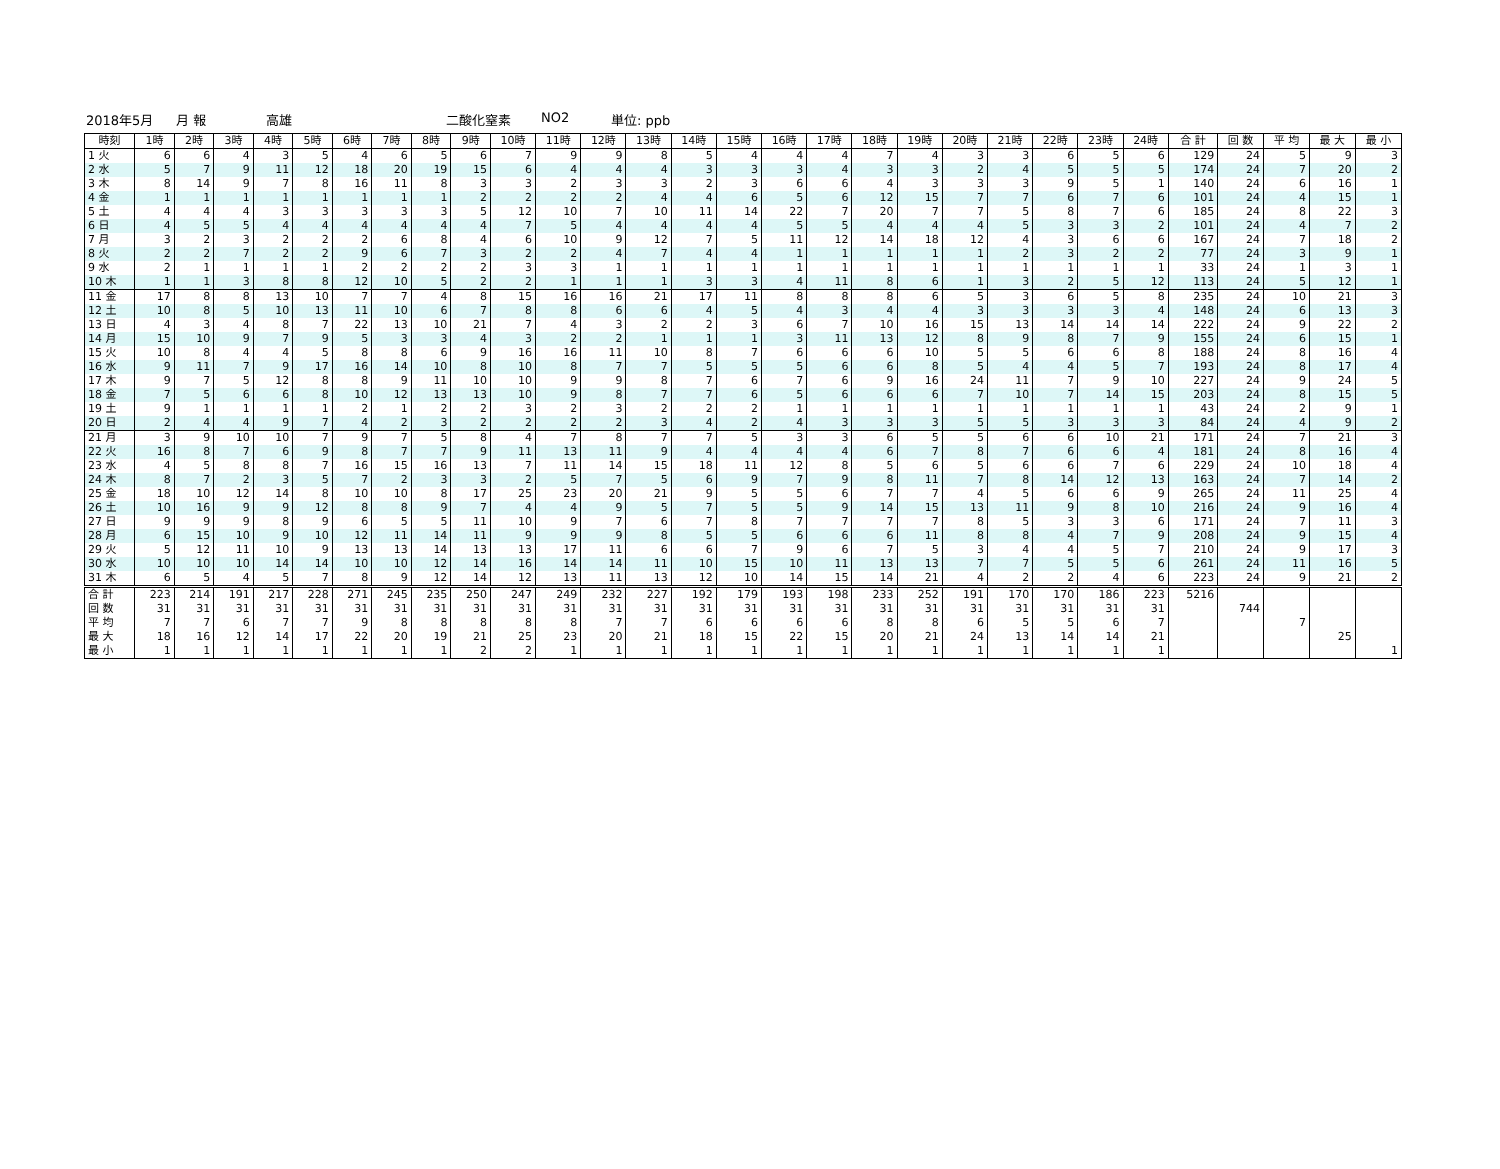2018年5月 月 報 高雄 二酸化窒素 NO2 単位: ppb
| 時刻 | 1時 | 2時 | 3時 | 4時 | 5時 | 6時 | 7時 | 8時 | 9時 | 10時 | 11時 | 12時 | 13時 | 14時 | 15時 | 16時 | 17時 | 18時 | 19時 | 20時 | 21時 | 22時 | 23時 | 24時 | 合 計 | 回 数 | 平 均 | 最 大 | 最 小 |
| --- | --- | --- | --- | --- | --- | --- | --- | --- | --- | --- | --- | --- | --- | --- | --- | --- | --- | --- | --- | --- | --- | --- | --- | --- | --- | --- | --- | --- | --- |
| 1 火 | 6 | 6 | 4 | 3 | 5 | 4 | 6 | 5 | 6 | 7 | 9 | 9 | 8 | 5 | 4 | 4 | 4 | 7 | 4 | 3 | 3 | 6 | 5 | 6 | 129 | 24 | 5 | 9 | 3 |
| 2 水 | 5 | 7 | 9 | 11 | 12 | 18 | 20 | 19 | 15 | 6 | 4 | 4 | 4 | 3 | 3 | 3 | 4 | 3 | 3 | 2 | 4 | 5 | 5 | 5 | 174 | 24 | 7 | 20 | 2 |
| 3 木 | 8 | 14 | 9 | 7 | 8 | 16 | 11 | 8 | 3 | 3 | 2 | 3 | 3 | 2 | 3 | 6 | 6 | 4 | 3 | 3 | 3 | 9 | 5 | 1 | 140 | 24 | 6 | 16 | 1 |
| 4 金 | 1 | 1 | 1 | 1 | 1 | 1 | 1 | 1 | 2 | 2 | 2 | 2 | 4 | 4 | 6 | 5 | 6 | 12 | 15 | 7 | 7 | 6 | 7 | 6 | 101 | 24 | 4 | 15 | 1 |
| 5 土 | 4 | 4 | 4 | 3 | 3 | 3 | 3 | 3 | 5 | 12 | 10 | 7 | 10 | 11 | 14 | 22 | 7 | 20 | 7 | 7 | 5 | 8 | 7 | 6 | 185 | 24 | 8 | 22 | 3 |
| 6 日 | 4 | 5 | 5 | 4 | 4 | 4 | 4 | 4 | 4 | 7 | 5 | 4 | 4 | 4 | 4 | 5 | 5 | 4 | 4 | 4 | 5 | 3 | 3 | 2 | 101 | 24 | 4 | 7 | 2 |
| 7 月 | 3 | 2 | 3 | 2 | 2 | 2 | 6 | 8 | 4 | 6 | 10 | 9 | 12 | 7 | 5 | 11 | 12 | 14 | 18 | 12 | 4 | 3 | 6 | 6 | 167 | 24 | 7 | 18 | 2 |
| 8 火 | 2 | 2 | 7 | 2 | 2 | 9 | 6 | 7 | 3 | 2 | 2 | 4 | 7 | 4 | 4 | 1 | 1 | 1 | 1 | 1 | 2 | 3 | 2 | 2 | 77 | 24 | 3 | 9 | 1 |
| 9 水 | 2 | 1 | 1 | 1 | 1 | 2 | 2 | 2 | 2 | 3 | 3 | 1 | 1 | 1 | 1 | 1 | 1 | 1 | 1 | 1 | 1 | 1 | 1 | 1 | 33 | 24 | 1 | 3 | 1 |
| 10 木 | 1 | 1 | 3 | 8 | 8 | 12 | 10 | 5 | 2 | 2 | 1 | 1 | 1 | 3 | 3 | 4 | 11 | 8 | 6 | 1 | 3 | 2 | 5 | 12 | 113 | 24 | 5 | 12 | 1 |
| 11 金 | 17 | 8 | 8 | 13 | 10 | 7 | 7 | 4 | 8 | 15 | 16 | 16 | 21 | 17 | 11 | 8 | 8 | 8 | 6 | 5 | 3 | 6 | 5 | 8 | 235 | 24 | 10 | 21 | 3 |
| 12 土 | 10 | 8 | 5 | 10 | 13 | 11 | 10 | 6 | 7 | 8 | 8 | 6 | 6 | 4 | 5 | 4 | 3 | 4 | 4 | 3 | 3 | 3 | 3 | 4 | 148 | 24 | 6 | 13 | 3 |
| 13 日 | 4 | 3 | 4 | 8 | 7 | 22 | 13 | 10 | 21 | 7 | 4 | 3 | 2 | 2 | 3 | 6 | 7 | 10 | 16 | 15 | 13 | 14 | 14 | 14 | 222 | 24 | 9 | 22 | 2 |
| 14 月 | 15 | 10 | 9 | 7 | 9 | 5 | 3 | 3 | 4 | 3 | 2 | 2 | 1 | 1 | 1 | 3 | 11 | 13 | 12 | 8 | 9 | 8 | 7 | 9 | 155 | 24 | 6 | 15 | 1 |
| 15 火 | 10 | 8 | 4 | 4 | 5 | 8 | 8 | 6 | 9 | 16 | 16 | 11 | 10 | 8 | 7 | 6 | 6 | 6 | 10 | 5 | 5 | 6 | 6 | 8 | 188 | 24 | 8 | 16 | 4 |
| 16 水 | 9 | 11 | 7 | 9 | 17 | 16 | 14 | 10 | 8 | 10 | 8 | 7 | 7 | 5 | 5 | 5 | 6 | 6 | 8 | 5 | 4 | 4 | 5 | 7 | 193 | 24 | 8 | 17 | 4 |
| 17 木 | 9 | 7 | 5 | 12 | 8 | 8 | 9 | 11 | 10 | 10 | 9 | 9 | 8 | 7 | 6 | 7 | 6 | 9 | 16 | 24 | 11 | 7 | 9 | 10 | 227 | 24 | 9 | 24 | 5 |
| 18 金 | 7 | 5 | 6 | 6 | 8 | 10 | 12 | 13 | 13 | 10 | 9 | 8 | 7 | 7 | 6 | 5 | 6 | 6 | 6 | 7 | 10 | 7 | 14 | 15 | 203 | 24 | 8 | 15 | 5 |
| 19 土 | 9 | 1 | 1 | 1 | 1 | 2 | 1 | 2 | 2 | 3 | 2 | 3 | 2 | 2 | 2 | 1 | 1 | 1 | 1 | 1 | 1 | 1 | 1 | 1 | 43 | 24 | 2 | 9 | 1 |
| 20 日 | 2 | 4 | 4 | 9 | 7 | 4 | 2 | 3 | 2 | 2 | 2 | 2 | 3 | 4 | 2 | 4 | 3 | 3 | 3 | 5 | 5 | 3 | 3 | 3 | 84 | 24 | 4 | 9 | 2 |
| 21 月 | 3 | 9 | 10 | 10 | 7 | 9 | 7 | 5 | 8 | 4 | 7 | 8 | 7 | 7 | 5 | 3 | 3 | 6 | 5 | 5 | 6 | 6 | 10 | 21 | 171 | 24 | 7 | 21 | 3 |
| 22 火 | 16 | 8 | 7 | 6 | 9 | 8 | 7 | 7 | 9 | 11 | 13 | 11 | 9 | 4 | 4 | 4 | 4 | 6 | 7 | 8 | 7 | 6 | 6 | 4 | 181 | 24 | 8 | 16 | 4 |
| 23 水 | 4 | 5 | 8 | 8 | 7 | 16 | 15 | 16 | 13 | 7 | 11 | 14 | 15 | 18 | 11 | 12 | 8 | 5 | 6 | 5 | 6 | 6 | 7 | 6 | 229 | 24 | 10 | 18 | 4 |
| 24 木 | 8 | 7 | 2 | 3 | 5 | 7 | 2 | 3 | 3 | 2 | 5 | 7 | 5 | 6 | 9 | 7 | 9 | 8 | 11 | 7 | 8 | 14 | 12 | 13 | 163 | 24 | 7 | 14 | 2 |
| 25 金 | 18 | 10 | 12 | 14 | 8 | 10 | 10 | 8 | 17 | 25 | 23 | 20 | 21 | 9 | 5 | 5 | 6 | 7 | 7 | 4 | 5 | 6 | 6 | 9 | 265 | 24 | 11 | 25 | 4 |
| 26 土 | 10 | 16 | 9 | 9 | 12 | 8 | 8 | 9 | 7 | 4 | 4 | 9 | 5 | 7 | 5 | 5 | 9 | 14 | 15 | 13 | 11 | 9 | 8 | 10 | 216 | 24 | 9 | 16 | 4 |
| 27 日 | 9 | 9 | 9 | 8 | 9 | 6 | 5 | 5 | 11 | 10 | 9 | 7 | 6 | 7 | 8 | 7 | 7 | 7 | 7 | 8 | 5 | 3 | 3 | 6 | 171 | 24 | 7 | 11 | 3 |
| 28 月 | 6 | 15 | 10 | 9 | 10 | 12 | 11 | 14 | 11 | 9 | 9 | 9 | 8 | 5 | 5 | 6 | 6 | 6 | 11 | 8 | 8 | 4 | 7 | 9 | 208 | 24 | 9 | 15 | 4 |
| 29 火 | 5 | 12 | 11 | 10 | 9 | 13 | 13 | 14 | 13 | 13 | 17 | 11 | 6 | 6 | 7 | 9 | 6 | 7 | 5 | 3 | 4 | 4 | 5 | 7 | 210 | 24 | 9 | 17 | 3 |
| 30 水 | 10 | 10 | 10 | 14 | 14 | 10 | 10 | 12 | 14 | 16 | 14 | 14 | 11 | 10 | 15 | 10 | 11 | 13 | 13 | 7 | 7 | 5 | 5 | 6 | 261 | 24 | 11 | 16 | 5 |
| 31 木 | 6 | 5 | 4 | 5 | 7 | 8 | 9 | 12 | 14 | 12 | 13 | 11 | 13 | 12 | 10 | 14 | 15 | 14 | 21 | 4 | 2 | 2 | 4 | 6 | 223 | 24 | 9 | 21 | 2 |
| 合 計 | 223 | 214 | 191 | 217 | 228 | 271 | 245 | 235 | 250 | 247 | 249 | 232 | 227 | 192 | 179 | 193 | 198 | 233 | 252 | 191 | 170 | 170 | 186 | 223 | 5216 | | | | |
| 回 数 | 31 | 31 | 31 | 31 | 31 | 31 | 31 | 31 | 31 | 31 | 31 | 31 | 31 | 31 | 31 | 31 | 31 | 31 | 31 | 31 | 31 | 31 | 31 | 31 | | 744 | | | |
| 平 均 | 7 | 7 | 6 | 7 | 7 | 9 | 8 | 8 | 8 | 8 | 8 | 7 | 7 | 6 | 6 | 6 | 6 | 8 | 8 | 6 | 5 | 5 | 6 | 7 | | | 7 | | |
| 最 大 | 18 | 16 | 12 | 14 | 17 | 22 | 20 | 19 | 21 | 25 | 23 | 20 | 21 | 18 | 15 | 22 | 15 | 20 | 21 | 24 | 13 | 14 | 14 | 21 | | | | 25 | |
| 最 小 | 1 | 1 | 1 | 1 | 1 | 1 | 1 | 1 | 2 | 2 | 1 | 1 | 1 | 1 | 1 | 1 | 1 | 1 | 1 | 1 | 1 | 1 | 1 | 1 | | | | | 1 |